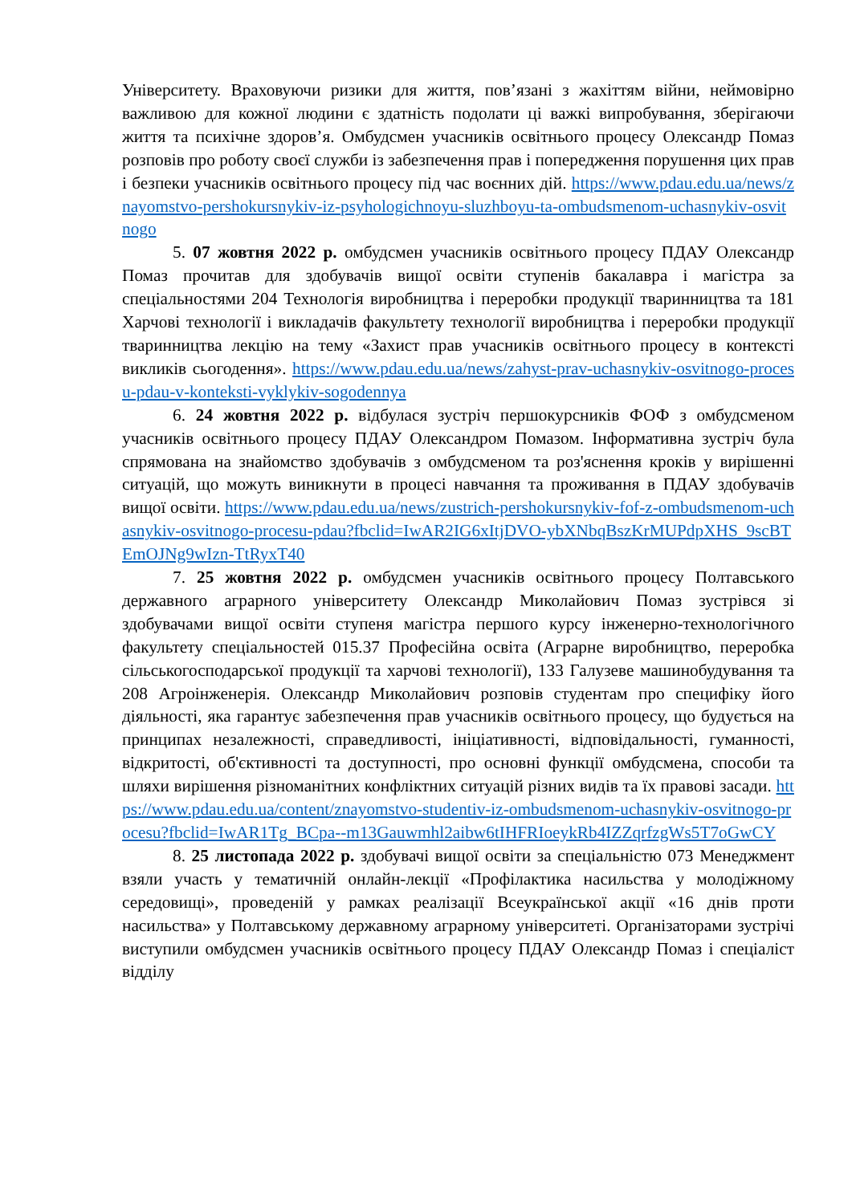Університету. Враховуючи ризики для життя, пов’язані з жахіттям війни, неймовірно важливою для кожної людини є здатність подолати ці важкі випробування, зберігаючи життя та психічне здоров’я. Омбудсмен учасників освітнього процесу Олександр Помаз розповів про роботу своєї служби із забезпечення прав і попередження порушення цих прав і безпеки учасників освітнього процесу під час воєнних дій. https://www.pdau.edu.ua/news/znayomstvo-pershokursnykiv-iz-psyhologichnoyu-sluzhboyu-ta-ombudsmenom-uchasnykiv-osvitnogo
5. 07 жовтня 2022 р. омбудсмен учасників освітнього процесу ПДАУ Олександр Помаз прочитав для здобувачів вищої освіти ступенів бакалавра і магістра за спеціальностями 204 Технологія виробництва і переробки продукції тваринництва та 181 Харчові технології і викладачів факультету технології виробництва і переробки продукції тваринництва лекцію на тему «Захист прав учасників освітнього процесу в контексті викликів сьогодення». https://www.pdau.edu.ua/news/zahyst-prav-uchasnykiv-osvitnogo-procesu-pdau-v-konteksti-vyklykiv-sogodennya
6. 24 жовтня 2022 р. відбулася зустріч першокурсників ФОФ з омбудсменом учасників освітнього процесу ПДАУ Олександром Помазом. Інформативна зустріч була спрямована на знайомство здобувачів з омбудсменом та роз'яснення кроків у вирішенні ситуацій, що можуть виникнути в процесі навчання та проживання в ПДАУ здобувачів вищої освіти. https://www.pdau.edu.ua/news/zustrich-pershokursnykiv-fof-z-ombudsmenom-uchasnykiv-osvitnogo-procesu-pdau?fbclid=IwAR2IG6xItjDVO-ybXNbqBszKrMUPdpXHS_9scBTEmOJNg9wIzn-TtRyxT40
7. 25 жовтня 2022 р. омбудсмен учасників освітнього процесу Полтавського державного аграрного університету Олександр Миколайович Помаз зустрівся зі здобувачами вищої освіти ступеня магістра першого курсу інженерно-технологічного факультету спеціальностей 015.37 Професійна освіта (Аграрне виробництво, переробка сільськогосподарської продукції та харчові технології), 133 Галузеве машинобудування та 208 Агроінженерія. Олександр Миколайович розповів студентам про специфіку його діяльності, яка гарантує забезпечення прав учасників освітнього процесу, що будується на принципах незалежності, справедливості, ініціативності, відповідальності, гуманності, відкритості, об'єктивності та доступності, про основні функції омбудсмена, способи та шляхи вирішення різноманітних конфліктних ситуацій різних видів та їх правові засади. https://www.pdau.edu.ua/content/znayomstvo-studentiv-iz-ombudsmenom-uchasnykiv-osvitnogo-procesu?fbclid=IwAR1Tg_BCpa--m13Gauwmhl2aibw6tIHFRIoeykRb4IZZqrfzgWs5T7oGwCY
8. 25 листопада 2022 р. здобувачі вищої освіти за спеціальністю 073 Менеджмент взяли участь у тематичній онлайн-лекції «Профілактика насильства у молодіжному середовищі», проведеній у рамках реалізації Всеукраїнської акції «16 днів проти насильства» у Полтавському державному аграрному університеті. Організаторами зустрічі виступили омбудсмен учасників освітнього процесу ПДАУ Олександр Помаз і спеціаліст відділу